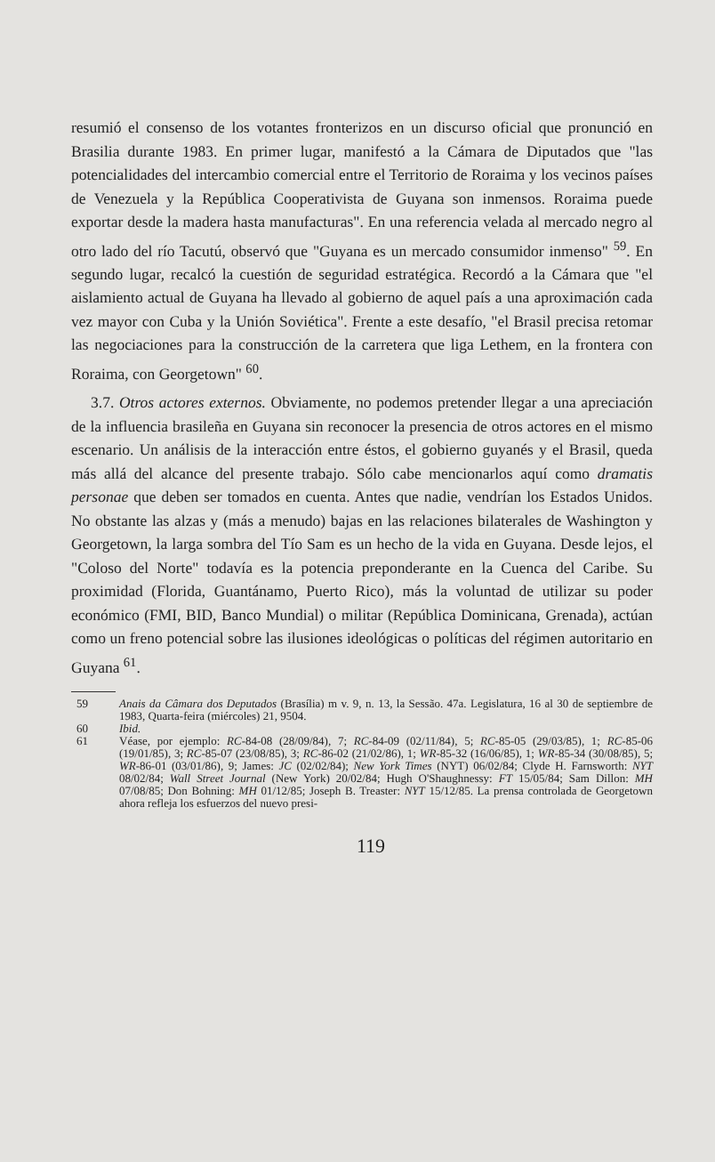resumió el consenso de los votantes fronterizos en un discurso oficial que pronunció en Brasilia durante 1983. En primer lugar, manifestó a la Cámara de Diputados que "las potencialidades del intercambio comercial entre el Territorio de Roraima y los vecinos países de Venezuela y la República Cooperativista de Guyana son inmensos. Roraima puede exportar desde la madera hasta manufacturas". En una referencia velada al mercado negro al otro lado del río Tacutú, observó que "Guyana es un mercado consumidor inmenso" <sup>59</sup>. En segundo lugar, recalcó la cuestión de seguridad estratégica. Recordó a la Cámara que "el aislamiento actual de Guyana ha llevado al gobierno de aquel país a una aproximación cada vez mayor con Cuba y la Unión Soviética". Frente a este desafío, "el Brasil precisa retomar las negociaciones para la construcción de la carretera que liga Lethem, en la frontera con Roraima, con Georgetown" <sup>60</sup>.
3.7. Otros actores externos. Obviamente, no podemos pretender llegar a una apreciación de la influencia brasileña en Guyana sin reconocer la presencia de otros actores en el mismo escenario. Un análisis de la interacción entre éstos, el gobierno guyanés y el Brasil, queda más allá del alcance del presente trabajo. Sólo cabe mencionarlos aquí como dramatis personae que deben ser tomados en cuenta. Antes que nadie, vendrían los Estados Unidos. No obstante las alzas y (más a menudo) bajas en las relaciones bilaterales de Washington y Georgetown, la larga sombra del Tío Sam es un hecho de la vida en Guyana. Desde lejos, el "Coloso del Norte" todavía es la potencia preponderante en la Cuenca del Caribe. Su proximidad (Florida, Guantánamo, Puerto Rico), más la voluntad de utilizar su poder económico (FMI, BID, Banco Mundial) o militar (República Dominicana, Grenada), actúan como un freno potencial sobre las ilusiones ideológicas o políticas del régimen autoritario en Guyana <sup>61</sup>.
59 Anais da Câmara dos Deputados (Brasília) m v. 9, n. 13, la Sessão. 47a. Legislatura, 16 al 30 de septiembre de 1983, Quarta-feira (miércoles) 21, 9504.
60 Ibid.
61 Véase, por ejemplo: RC-84-08 (28/09/84), 7; RC-84-09 (02/11/84), 5; RC-85-05 (29/03/85), 1; RC-85-06 (19/01/85), 3; RC-85-07 (23/08/85), 3; RC-86-02 (21/02/86), 1; WR-85-32 (16/06/85), 1; WR-85-34 (30/08/85), 5; WR-86-01 (03/01/86), 9; James: JC (02/02/84); New York Times (NYT) 06/02/84; Clyde H. Farnsworth: NYT 08/02/84; Wall Street Journal (New York) 20/02/84; Hugh O'Shaughnessy: FT 15/05/84; Sam Dillon: MH 07/08/85; Don Bohning: MH 01/12/85; Joseph B. Treaster: NYT 15/12/85. La prensa controlada de Georgetown ahora refleja los esfuerzos del nuevo presi-
119